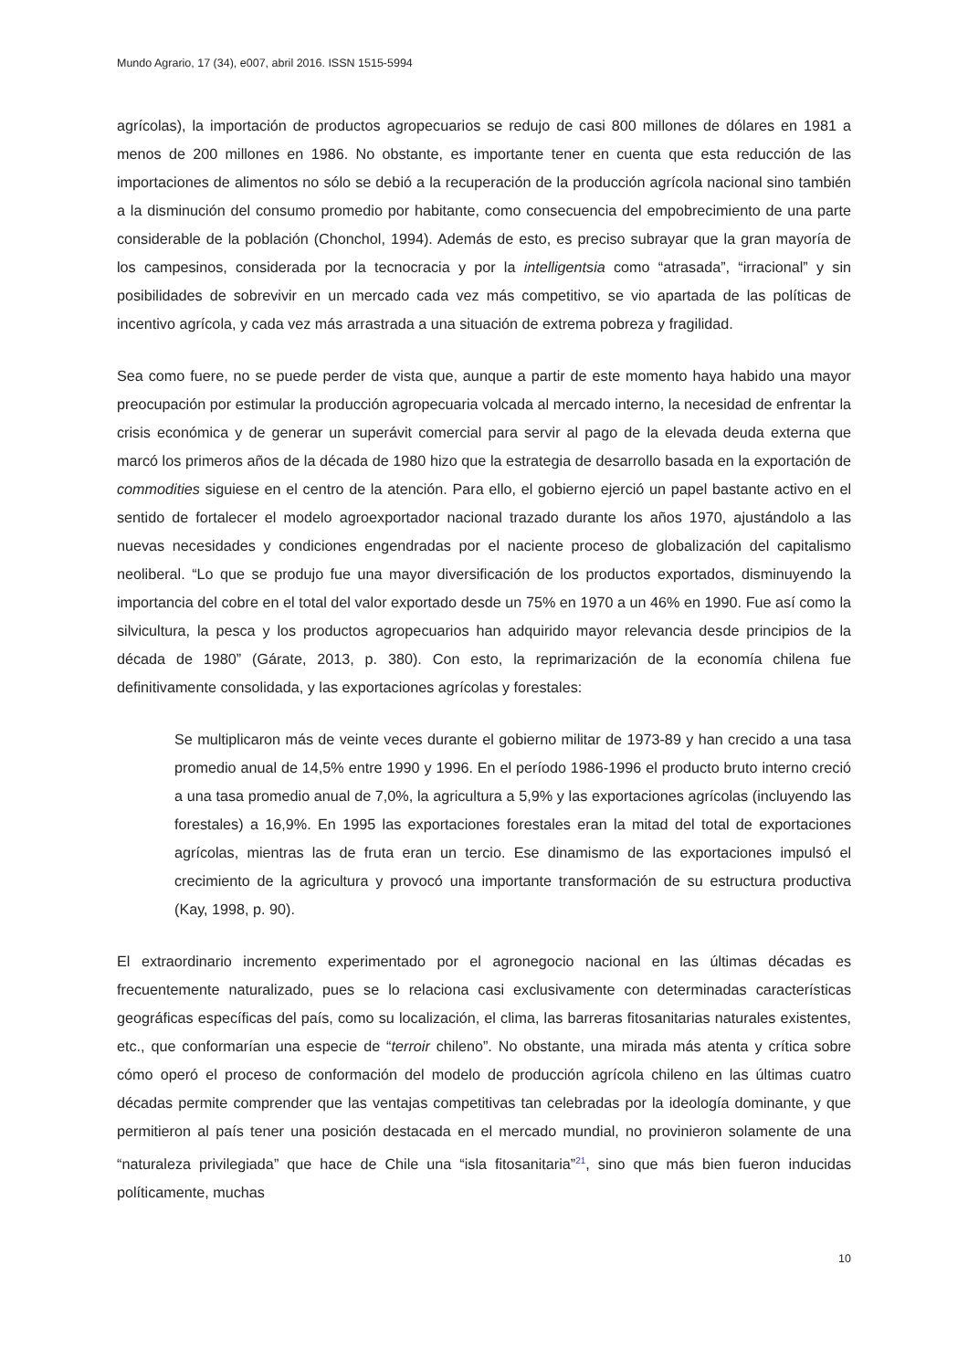Mundo Agrario, 17 (34), e007, abril 2016. ISSN 1515-5994
agrícolas), la importación de productos agropecuarios se redujo de casi 800 millones de dólares en 1981 a menos de 200 millones en 1986. No obstante, es importante tener en cuenta que esta reducción de las importaciones de alimentos no sólo se debió a la recuperación de la producción agrícola nacional sino también a la disminución del consumo promedio por habitante, como consecuencia del empobrecimiento de una parte considerable de la población (Chonchol, 1994). Además de esto, es preciso subrayar que la gran mayoría de los campesinos, considerada por la tecnocracia y por la intelligentsia como “atrasada”, “irracional” y sin posibilidades de sobrevivir en un mercado cada vez más competitivo, se vio apartada de las políticas de incentivo agrícola, y cada vez más arrastrada a una situación de extrema pobreza y fragilidad.
Sea como fuere, no se puede perder de vista que, aunque a partir de este momento haya habido una mayor preocupación por estimular la producción agropecuaria volcada al mercado interno, la necesidad de enfrentar la crisis económica y de generar un superávit comercial para servir al pago de la elevada deuda externa que marcó los primeros años de la década de 1980 hizo que la estrategia de desarrollo basada en la exportación de commodities siguiese en el centro de la atención. Para ello, el gobierno ejerció un papel bastante activo en el sentido de fortalecer el modelo agroexportador nacional trazado durante los años 1970, ajustándolo a las nuevas necesidades y condiciones engendradas por el naciente proceso de globalización del capitalismo neoliberal. “Lo que se produjo fue una mayor diversificación de los productos exportados, disminuyendo la importancia del cobre en el total del valor exportado desde un 75% en 1970 a un 46% en 1990. Fue así como la silvicultura, la pesca y los productos agropecuarios han adquirido mayor relevancia desde principios de la década de 1980” (Gárate, 2013, p. 380). Con esto, la reprimarización de la economía chilena fue definitivamente consolidada, y las exportaciones agrícolas y forestales:
Se multiplicaron más de veinte veces durante el gobierno militar de 1973-89 y han crecido a una tasa promedio anual de 14,5% entre 1990 y 1996. En el período 1986-1996 el producto bruto interno creció a una tasa promedio anual de 7,0%, la agricultura a 5,9% y las exportaciones agrícolas (incluyendo las forestales) a 16,9%. En 1995 las exportaciones forestales eran la mitad del total de exportaciones agrícolas, mientras las de fruta eran un tercio. Ese dinamismo de las exportaciones impulsó el crecimiento de la agricultura y provocó una importante transformación de su estructura productiva (Kay, 1998, p. 90).
El extraordinario incremento experimentado por el agronegocio nacional en las últimas décadas es frecuentemente naturalizado, pues se lo relaciona casi exclusivamente con determinadas características geográficas específicas del país, como su localización, el clima, las barreras fitosanitarias naturales existentes, etc., que conformarían una especie de “terroir chileno”. No obstante, una mirada más atenta y crítica sobre cómo operó el proceso de conformación del modelo de producción agrícola chileno en las últimas cuatro décadas permite comprender que las ventajas competitivas tan celebradas por la ideología dominante, y que permitieron al país tener una posición destacada en el mercado mundial, no provinieron solamente de una “naturaleza privilegiada” que hace de Chile una “isla fitosanitaria”<sup>21</sup>, sino que más bien fueron inducidas políticamente, muchas
10